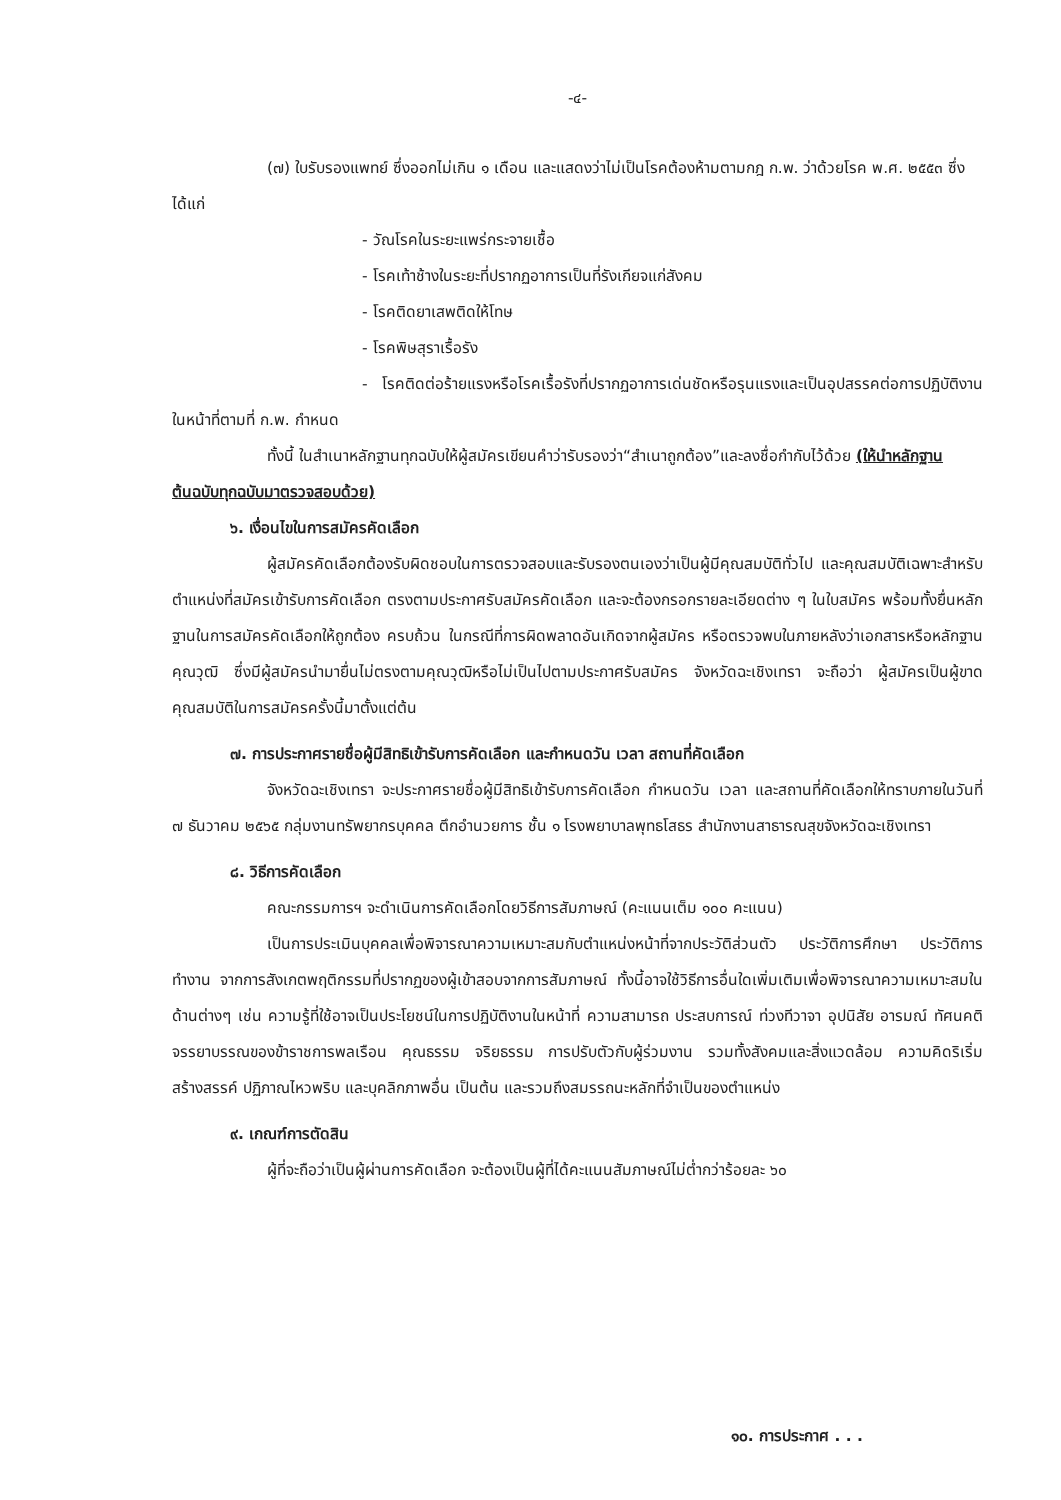-๔-
(๗) ใบรับรองแพทย์ ซึ่งออกไม่เกิน ๑ เดือน และแสดงว่าไม่เป็นโรคต้องห้ามตามกฎ ก.พ. ว่าด้วยโรค พ.ศ. ๒๕๕๓ ซึ่งได้แก่
- วัณโรคในระยะแพร่กระจายเชื้อ
- โรคเท้าช้างในระยะที่ปรากฏอาการเป็นที่รังเกียจแก่สังคม
- โรคติดยาเสพติดให้โทษ
- โรคพิษสุราเรื้อรัง
- โรคติดต่อร้ายแรงหรือโรคเรื้อรังที่ปรากฏอาการเด่นชัดหรือรุนแรงและเป็นอุปสรรคต่อการปฏิบัติงานในหน้าที่ตามที่ ก.พ. กำหนด
ทั้งนี้ ในสำเนาหลักฐานทุกฉบับให้ผู้สมัครเขียนคำว่ารับรองว่า“สำเนาถูกต้อง”และลงชื่อกำกับไว้ด้วย (ให้นำหลักฐานต้นฉบับทุกฉบับมาตรวจสอบด้วย)
๖. เงื่อนไขในการสมัครคัดเลือก
ผู้สมัครคัดเลือกต้องรับผิดชอบในการตรวจสอบและรับรองตนเองว่าเป็นผู้มีคุณสมบัติทั่วไป และคุณสมบัติเฉพาะสำหรับตำแหน่งที่สมัครเข้ารับการคัดเลือก ตรงตามประกาศรับสมัครคัดเลือก และจะต้องกรอกรายละเอียดต่าง ๆ ในใบสมัคร พร้อมทั้งยื่นหลักฐานในการสมัครคัดเลือกให้ถูกต้อง ครบถ้วน ในกรณีที่การผิดพลาดอันเกิดจากผู้สมัคร หรือตรวจพบในภายหลังว่าเอกสารหรือหลักฐานคุณวุฒิ ซึ่งมีผู้สมัครนำมายื่นไม่ตรงตามคุณวุฒิหรือไม่เป็นไปตามประกาศรับสมัคร จังหวัดฉะเชิงเทรา จะถือว่า ผู้สมัครเป็นผู้ขาดคุณสมบัติในการสมัครครั้งนี้มาตั้งแต่ต้น
๗. การประกาศรายชื่อผู้มีสิทธิเข้ารับการคัดเลือก และกำหนดวัน เวลา สถานที่คัดเลือก
จังหวัดฉะเชิงเทรา จะประกาศรายชื่อผู้มีสิทธิเข้ารับการคัดเลือก กำหนดวัน เวลา และสถานที่คัดเลือกให้ทราบภายในวันที่ ๗ ธันวาคม ๒๕๖๕ กลุ่มงานทรัพยากรบุคคล ตึกอำนวยการ ชั้น ๑ โรงพยาบาลพุทธโสธร สำนักงานสาธารณสุขจังหวัดฉะเชิงเทรา
๘. วิธีการคัดเลือก
คณะกรรมการฯ จะดำเนินการคัดเลือกโดยวิธีการสัมภาษณ์ (คะแนนเต็ม ๑๐๐ คะแนน)
เป็นการประเมินบุคคลเพื่อพิจารณาความเหมาะสมกับตำแหน่งหน้าที่จากประวัติส่วนตัว ประวัติการศึกษา ประวัติการทำงาน จากการสังเกตพฤติกรรมที่ปรากฏของผู้เข้าสอบจากการสัมภาษณ์ ทั้งนี้อาจใช้วิธีการอื่นใดเพิ่มเติมเพื่อพิจารณาความเหมาะสมในด้านต่างๆ เช่น ความรู้ที่ใช้อาจเป็นประโยชน์ในการปฏิบัติงานในหน้าที่ ความสามารถ ประสบการณ์ ท่วงทีวาจา อุปนิสัย อารมณ์ ทัศนคติ จรรยาบรรณของข้าราชการพลเรือน คุณธรรม จริยธรรม การปรับตัวกับผู้ร่วมงาน รวมทั้งสังคมและสิ่งแวดล้อม ความคิดริเริ่มสร้างสรรค์ ปฏิภาณไหวพริบ และบุคลิกภาพอื่น เป็นต้น และรวมถึงสมรรถนะหลักที่จำเป็นของตำแหน่ง
๙. เกณฑ์การตัดสิน
ผู้ที่จะถือว่าเป็นผู้ผ่านการคัดเลือก จะต้องเป็นผู้ที่ได้คะแนนสัมภาษณ์ไม่ต่ำกว่าร้อยละ ๖๐
๑๐. การประกาศ . . .